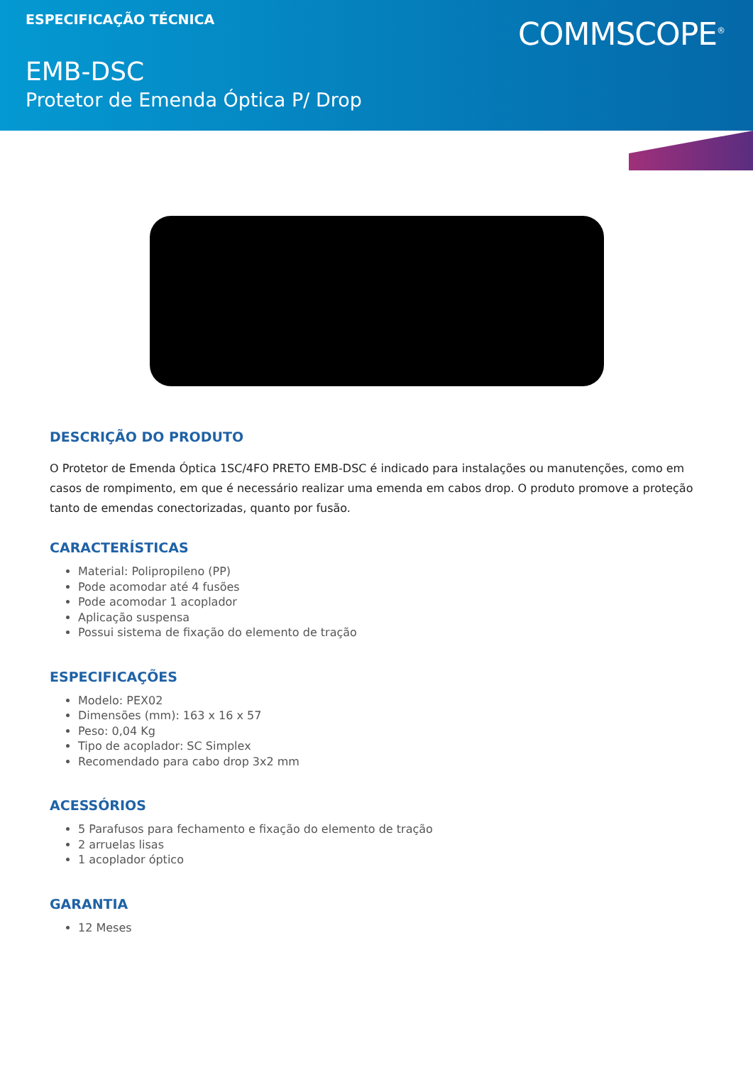ESPECIFICAÇÃO TÉCNICA
COMMSCOPE<sup>®</sup>
EMB-DSC
Protetor de Emenda Óptica P/ Drop
DESCRIÇÃO DO PRODUTO
O Protetor de Emenda Óptica 1SC/4FO PRETO EMB-DSC é indicado para instalações ou manutenções, como em casos de rompimento, em que é necessário realizar uma emenda em cabos drop. O produto promove a proteção tanto de emendas conectorizadas, quanto por fusão.
CARACTERÍSTICAS
Material: Polipropileno (PP)
Pode acomodar até 4 fusões
Pode acomodar 1 acoplador
Aplicação suspensa
Possui sistema de fixação do elemento de tração
ESPECIFICAÇÕES
Modelo: PEX02
Dimensões (mm): 163 x 16 x 57
Peso: 0,04 Kg
Tipo de acoplador: SC Simplex
Recomendado para cabo drop 3x2 mm
ACESSÓRIOS
5 Parafusos para fechamento e fixação do elemento de tração
2 arruelas lisas
1 acoplador óptico
GARANTIA
12 Meses